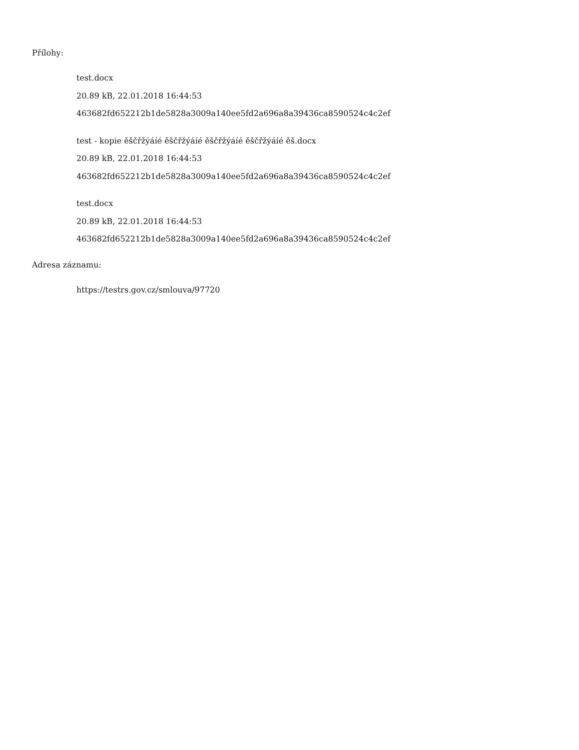Přílohy:
test.docx
20.89 kB, 22.01.2018 16:44:53
463682fd652212b1de5828a3009a140ee5fd2a696a8a39436ca8590524c4c2ef
test - kopie ěščřžýáíé ěščřžýáíé ěščřžýáíé ěščřžýáíé ěš.docx
20.89 kB, 22.01.2018 16:44:53
463682fd652212b1de5828a3009a140ee5fd2a696a8a39436ca8590524c4c2ef
test.docx
20.89 kB, 22.01.2018 16:44:53
463682fd652212b1de5828a3009a140ee5fd2a696a8a39436ca8590524c4c2ef
Adresa záznamu:
https://testrs.gov.cz/smlouva/97720